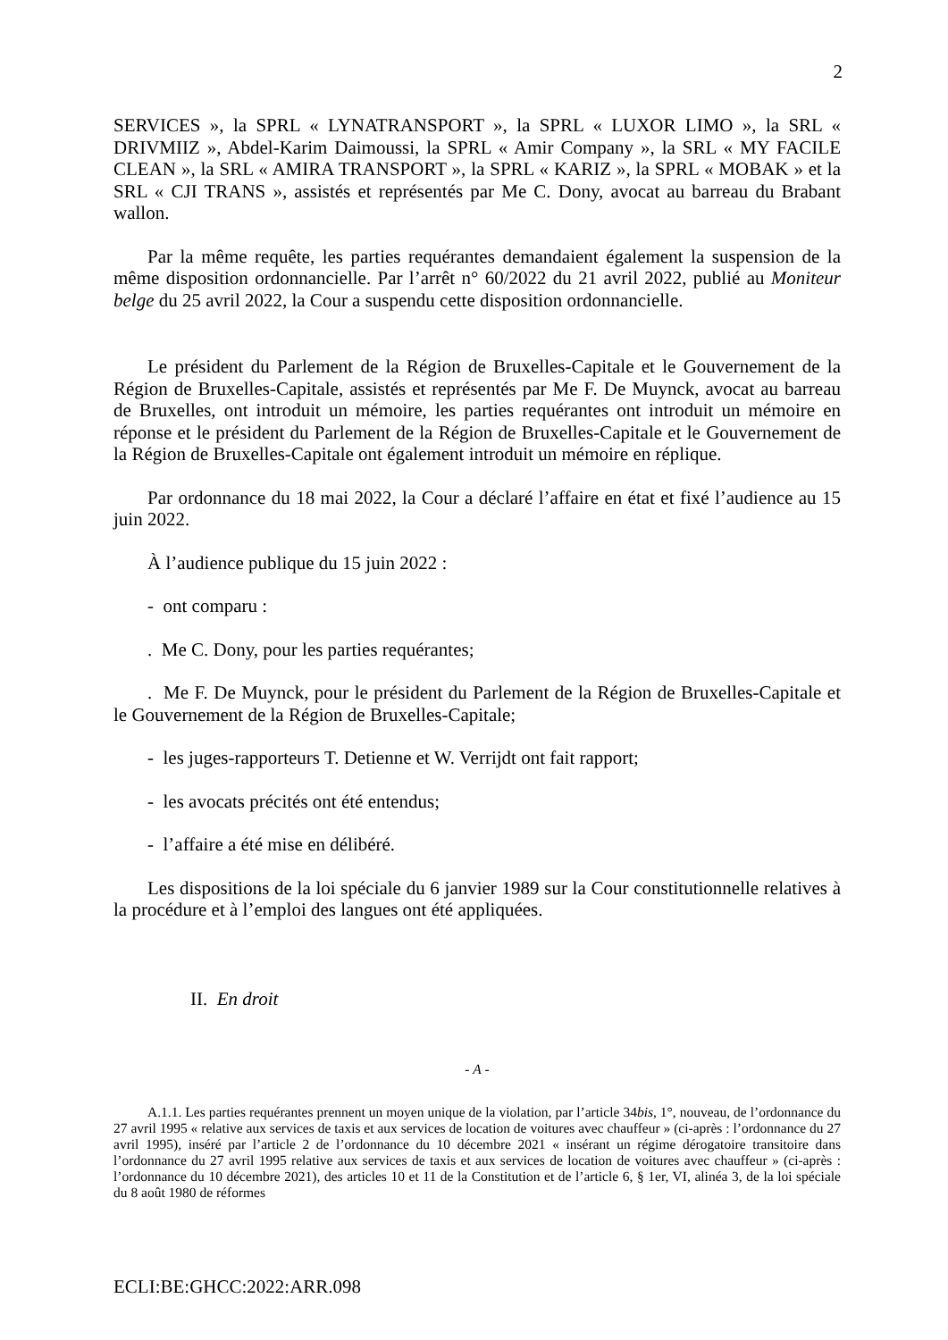2
SERVICES », la SPRL « LYNATRANSPORT », la SPRL « LUXOR LIMO », la SRL « DRIVMIIZ », Abdel-Karim Daimoussi, la SPRL « Amir Company », la SRL « MY FACILE CLEAN », la SRL « AMIRA TRANSPORT », la SPRL « KARIZ », la SPRL « MOBAK » et la SRL « CJI TRANS », assistés et représentés par Me C. Dony, avocat au barreau du Brabant wallon.
Par la même requête, les parties requérantes demandaient également la suspension de la même disposition ordonnancielle. Par l’arrêt n° 60/2022 du 21 avril 2022, publié au Moniteur belge du 25 avril 2022, la Cour a suspendu cette disposition ordonnancielle.
Le président du Parlement de la Région de Bruxelles-Capitale et le Gouvernement de la Région de Bruxelles-Capitale, assistés et représentés par Me F. De Muynck, avocat au barreau de Bruxelles, ont introduit un mémoire, les parties requérantes ont introduit un mémoire en réponse et le président du Parlement de la Région de Bruxelles-Capitale et le Gouvernement de la Région de Bruxelles-Capitale ont également introduit un mémoire en réplique.
Par ordonnance du 18 mai 2022, la Cour a déclaré l’affaire en état et fixé l’audience au 15 juin 2022.
À l’audience publique du 15 juin 2022 :
- ont comparu :
. Me C. Dony, pour les parties requérantes;
. Me F. De Muynck, pour le président du Parlement de la Région de Bruxelles-Capitale et le Gouvernement de la Région de Bruxelles-Capitale;
- les juges-rapporteurs T. Detienne et W. Verrijdt ont fait rapport;
- les avocats précités ont été entendus;
- l’affaire a été mise en délibéré.
Les dispositions de la loi spéciale du 6 janvier 1989 sur la Cour constitutionnelle relatives à la procédure et à l’emploi des langues ont été appliquées.
II. En droit
- A -
A.1.1. Les parties requérantes prennent un moyen unique de la violation, par l’article 34bis, 1°, nouveau, de l’ordonnance du 27 avril 1995 « relative aux services de taxis et aux services de location de voitures avec chauffeur » (ci-après : l’ordonnance du 27 avril 1995), inséré par l’article 2 de l’ordonnance du 10 décembre 2021 « insérant un régime dérogatoire transitoire dans l’ordonnance du 27 avril 1995 relative aux services de taxis et aux services de location de voitures avec chauffeur » (ci-après : l’ordonnance du 10 décembre 2021), des articles 10 et 11 de la Constitution et de l’article 6, § 1er, VI, alinéa 3, de la loi spéciale du 8 août 1980 de réformes
ECLI:BE:GHCC:2022:ARR.098